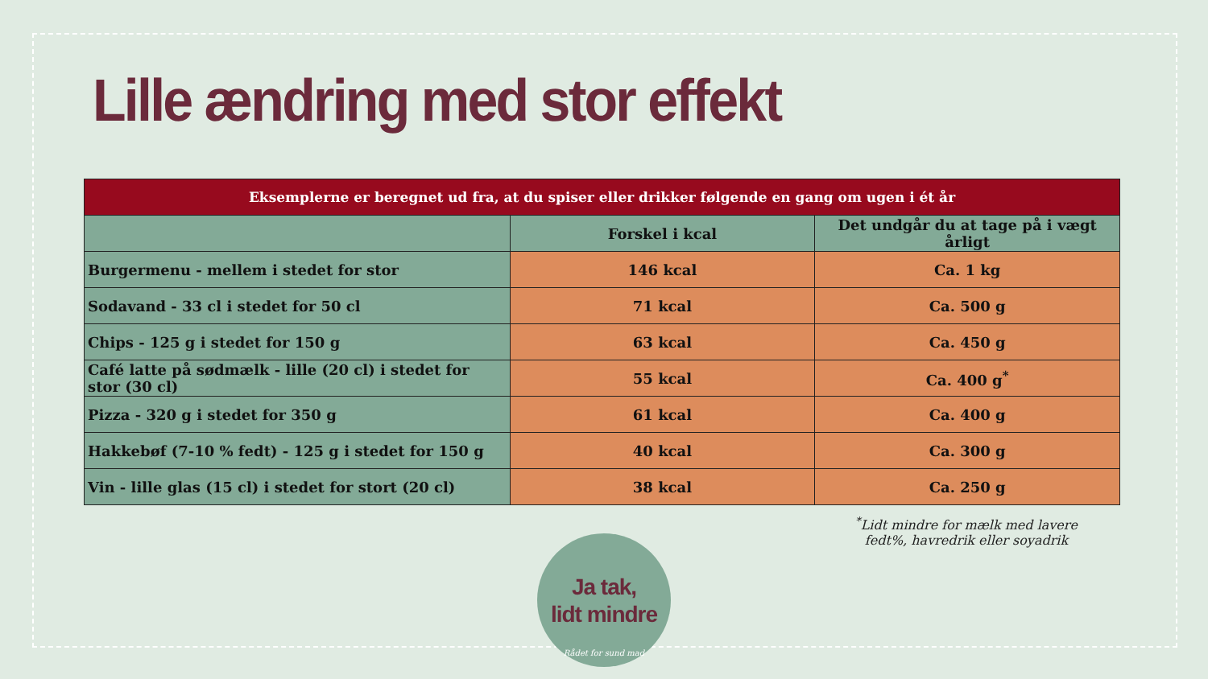Lille ændring med stor effekt
| Eksemplerne er beregnet ud fra, at du spiser eller drikker følgende en gang om ugen i ét år | | |
| --- | --- | --- |
| | Forskel i kcal | Det undgår du at tage på i vægt årligt |
| Burgermenu - mellem i stedet for stor | 146 kcal | Ca. 1 kg |
| Sodavand - 33 cl i stedet for 50 cl | 71 kcal | Ca. 500 g |
| Chips - 125 g i stedet for 150 g | 63 kcal | Ca. 450 g |
| Café latte på sødmælk - lille (20 cl) i stedet for stor (30 cl) | 55 kcal | Ca. 400 g<sup>*</sup> |
| Pizza - 320 g i stedet for 350 g | 61 kcal | Ca. 400 g |
| Hakkebøf (7-10 % fedt) - 125 g i stedet for 150 g | 40 kcal | Ca. 300 g |
| Vin - lille glas (15 cl) i stedet for stort (20 cl) | 38 kcal | Ca. 250 g |
<sup>*</sup> Lidt mindre for mælk med lavere fedt%, havredrik eller soyadrik
Ja tak,
lidt mindre
Rådet for sund mad